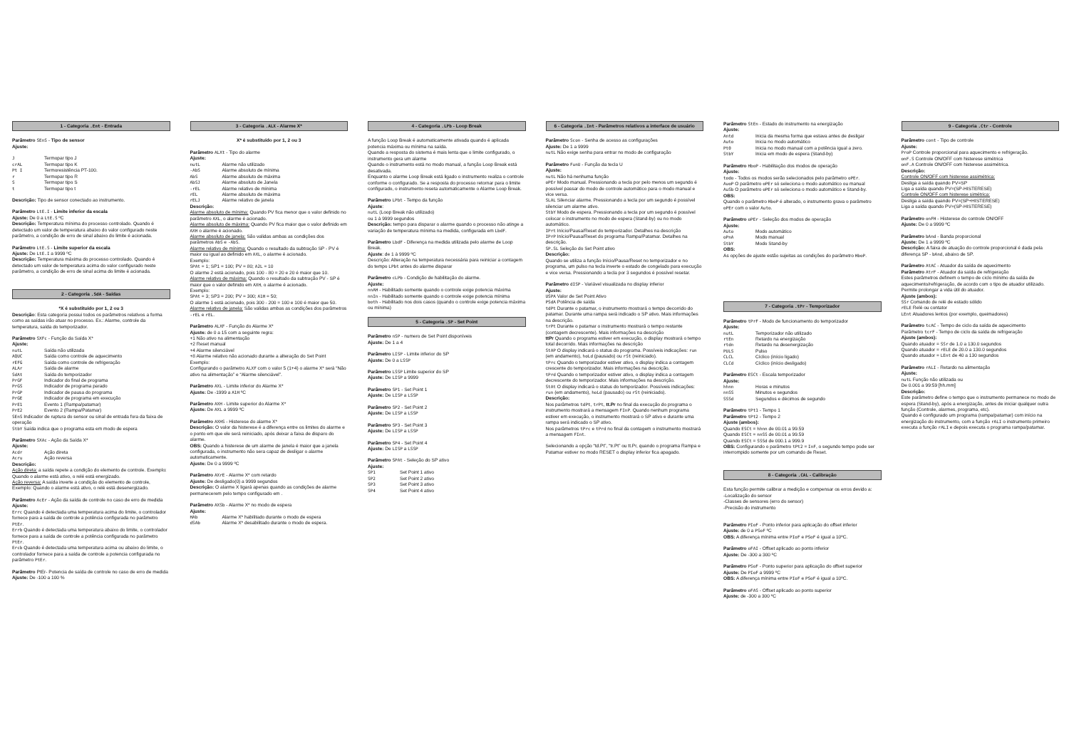1 - Categoria .Ent - Entrada
Parâmetro SEnS - Tipo de sensor
Ajuste:
J Termopar tipo J
crAL Termopar tipo K
Pt I Termoresistência PT-100.
r Termopar tipo R
S Termopar tipo S
t Termopar tipo t
Descrição: Tipo de sensor conectado ao instrumento.
Parâmetro LtE.I - Limite inferior da escala
Ajuste: De 0 a LtE.S ºC
Descrição: Temperatura mínima do processo controlado. Quando é detectado um valor de temperatura abaixo do valor configurado neste parâmetro, a condição de erro de sinal abaixo do limite é acionada.
Parâmetro LtE.S - Limite superior da escala
Ajuste: De LtE.I a 9999 ºC
Descrição: Temperatura máxima do processo controlado. Quando é detectado um valor de temperatura acima do valor configurado neste parâmetro, a condição de erro de sinal acima do limite é acionada.
2 - Categoria .SdA - Saídas
*X é substituído por 1, 2 ou 3
Descrição: Esta categoria possui todos os parâmetros relativos a forma como as saídas irão atuar no processo. Ex.: Alarme, controle da temperatura, saída do temporizador.
Parâmetro SXFc - Função da Saída X*
Ajuste:
nutL Saída não utilizada
AQUC Saída como controle de aquecimento
rEFG Saída como controle de refrigeração
ALAr Saída de alarme
SdAt Saída do temporizador
PrGF Indicador do final de programa
PrGS Indicador de programa parado
PrGP Indicador de pausa do programa
PrGE Indicador de programa em execução
PrE1 Evento 1 (Rampa/patamar)
PrE2 Evento 2 (Rampa/Patamar)
SEnS Indicador de ruptura do sensor ou sinal de entrada fora da faixa de operação
StbY Saída indica que o programa esta em modo de espera
Parâmetro SXAc - Ação da Saída X*
Ajuste:
Acdr Ação direta
Acru Ação reversa
Descrição:
Ação direta: a saída repete a condição do elemento de controle. Exemplo: Quando o alarme está ativo, o relé está energizado.
Ação reversa: A saída inverte a condição do elemento de controle, Exemplo: Quando o alarme está ativo, o relé está desenergizado.
Parâmetro AcEr - Ação da saída de controle no caso de erro de medida
Ajuste:
Errc Quando é detectada uma temperatura acima do limite, o controlador fornece para a saída de controle a potência configurada no parâmetro PtEr.
Errb Quando é detectada uma temperatura abaixo do limite, o controlador fornece para a saída de controle a potência configurada no parâmetro PtEr.
Ercb Quando é detectada uma temperatura acima ou abaixo do limite, o controlador fornece para a saída de controle a potencia configurada no parâmetro PtEr.
Parâmetro PtEr- Potencia de saída de controle no caso de erro de medida
Ajuste: De -100 a 100 %
3 - Categoria .ALX - Alarme X*
X* é substituído por 1, 2 ou 3
Parâmetro ALXt - Tipo do alarme
Ajuste:
nutL Alarme não utilizado
-AbS Alarme absoluto de mínima
AbS Alarme absoluto de máxima
AbSJ Alarme absoluto de Janela
-rEL Alarme relativo de mínima
rEL Alarme absoluto de máxima
rELJ Alarme relativo de janela
Descrição:
Alarme absoluto de mínima: Quando PV fica menor que o valor definido no parâmetro AXL, o alarme é acionado.
Alarme absoluto de máxima: Quando PV fica maior que o valor definido em AXH o alarme é acionado.
Alarme absoluto de janela: São validas ambas as condições dos parâmetros AbS e -AbS.
Alarme relativo de mínima: Quando o resultado da subtração SP - PV é maior ou igual ao definido em AXL, o alarme é acionado.
Exemplo:
SPAt = 1; SP1 = 100; PV = 80; A2L = 10
O alarme 2 está acionado, pois 100 - 80 = 20 e 20 é maior que 10.
Alarme relativo de máxima: Quando o resultado da subtração PV - SP é maior que o valor definido em AXH, o alarme é acionado.
Exemplo:
SPAt = 3; SP3 = 200; PV = 300; A1H = 50;
O alarme 1 está acionado, pois 300 - 200 = 100 e 100 é maior que 50.
Alarme relativo de janela: São validas ambas as condições dos parâmetros -rEL e rEL.
Parâmetro ALXF - Função do Alarme X*
Ajuste: de 0 a 15 com a seguinte regra:
+1 Não ativo na alimentação
+2 Reset manual
+4 Alarme silenciável
+8 Alarme relativo não acionado durante a alteração do Set Point
Exemplo:
Configurando o parâmetro ALXF com o valor 5 (1+4) o alarme X* será “Não ativo na alimentação” e “Alarme silenciável”.
Parâmetro AXL - Limite inferior do Alarme X*
Ajuste: De -1999 a A1H ºC
Parâmetro AXH - Limite superior do Alarme X*
Ajuste: De AXL a 9999 ºC
Parâmetro AXHS - Histerese do alarme X*
Descrição: O valor da histerese é a diferença entre os limites do alarme e o ponto em que ele será reiniciado, após deixar a faixa de disparo do alarme.
OBS: Quando a histerese de um alarme de janela é maior que a janela configurada, o instrumento não sera capaz de desligar o alarme automaticamente.
Ajuste: De 0 a 9999 ºC
Parâmetro AXrE - Alarme X* com retardo
Ajuste: De desligado(0) a 9999 segundos
Descrição: O alarme X ligará apenas quando as condições de alarme permanecerem pelo tempo configurado em .
Parâmetro AXSb - Alarme X* no modo de espera
Ajuste:
HAb Alarme X* habilitado durante o modo de espera
dSAb Alarme X* desabilitado durante o modo de espera.
4 - Categoria .LPb - Loop Break
A função Loop Break é automaticamente ativada quando é aplicada potencia máxima ou mínima na saída.
Quando a resposta do sistema é mais lenta que o limite configurado, o instrumento gera um alarme
Quando o instrumento está no modo manual, a função Loop Break está desativada.
Enquanto o alarme Loop Break está ligado o instrumento realiza o controle conforme o configurado. Se a resposta do processo retornar para o limite configurado, o instrumento reseta automaticamente o Alarme Loop Break.
Parâmetro LPbt - Tempo da função
Ajuste:
nutL (Loop Break não utilizado)
ou 1 à 9999 segundos
Descrição: tempo para disparar o alarme quando o processo não atinge a variação de temperatura mínima na medida, configurada em LbdF.
Parâmetro LbdF - Diferença na medida utilizada pelo alarme de Loop Break.
Ajuste: de 1 à 9999 ºC
Descrição: Alteração na temperatura necessária para reiniciar a contagem do tempo LPbt antes do alarme disparar
Parâmetro cLPb - Condição de habilitação do alarme.
Ajuste:
nnAH - Habilitado somente quando o controle exige potencia máxima
nnIn - Habilitado somente quando o controle exige potencia mínima
both - Habilitado nos dois casos (quando o controle exige potencia máxima ou mínima)
5 - Categoria .SP - Set Point
Parâmetro nSP - numero de Set Point disponíveis
Ajuste: De 1 a 4
Parâmetro LISP - Limite inferior do SP
Ajuste: De 0 a LSSP
Parâmetro LSSP Limite superior do SP
Ajuste: De LISP a 9999
Parâmetro SP1 - Set Point 1
Ajuste: De LISP a LSSP
Parâmetro SP2 - Set Point 2
Ajuste: De LISP a LSSP
Parâmetro SP3 - Set Point 3
Ajuste: De LISP a LSSP
Parâmetro SP4 - Set Point 4
Ajuste: De LISP a LSSP
Parâmetro SPAt - Seleção do SP ativo
Ajuste:
SP1 Set Point 1 ativo
SP2 Set Point 2 ativo
SP3 Set Point 3 ativo
SP4 Set Point 4 ativo
6 - Categoria .Int - Parâmetros relativos a interface de usuário
Parâmetro Scon - Senha de acesso as configurações
Ajuste: De 1 a 9999
nutL Não exige senha para entrar no modo de configuração
Parâmetro FunU - Função da tecla U
Ajuste:
nutL Não há nenhuma função
oPEr Modo manual. Pressionando a tecla por pelo menos um segundo é possível passar do modo de controle automático para o modo manual e vice versa.
SLAL Silenciar alarme. Pressionando a tecla por um segundo é possível silenciar um alarme ativo.
StbY Modo de espera. Pressionando a tecla por um segundo é possível colocar o instrumento no modo de espera (Stand-by) ou no modo automático.
IPrt Início/Pausa/Reset do temporizador. Detalhes na descrição
IPrP Início/Pausa/Reset do programa Rampa/Patamar. Detalhes na descrição.
SP.SL Seleção do Set Point ativo
Descrição:
Quando se utiliza a função Início/Pausa/Reset no temporizador e no programa, um pulso na tecla inverte o estado de congelado para execução e vice versa. Pressionando a tecla por 3 segundos é possível resetar.
Parâmetro dISP - Variável visualizada no display inferior
Ajuste:
USPA Valor de Set Point Ativo
PSdA Potência de saída
tdPt Durante o patamar, o instrumento mostrará o tempo decorrido do patamar. Durante uma rampa será indicado o SP ativo. Mais informações na descrição.
trPt Durante o patamar o instrumento mostrará o tempo restante (contagem decrescente). Mais informações na descrição
ttPr Quando o programa estiver em execução, o display mostrará o tempo total decorrido. Mais informações na descrição
StAP O display indicará o status do programa. Possíveis indicações: run (em andamento), hoLd (pausado) ou rSt (reiniciado).
tPrc Quando o temporizador estiver ativo, o display indica a contagem crescente do temporizador. Mais informações na descrição.
tPrd Quando o temporizador estiver ativo, o display indica a contagem decrescente do temporizador. Mais informações na descrição.
StAt O display indicará o status do temporizador. Possíveis indicações: run (em andamento), hoLd (pausado) ou rSt (reiniciado).
Descrição:
Nos parâmetros tdPt, trPt, tt.Pr no final da execução do programa o instrumento mostrará a mensagem FInP. Quando nenhum programa estiver em execução, o instrumento mostrará o SP ativo e durante uma rampa será indicado o SP ativo.
Nos parâmetros tPrc e tPrd no final da contagem o instrumento mostrará a mensagem FInt.
Selecionando a opção “td.Pt”, “tr.Pt” ou tt.Pr, quando o programa Rampa e Patamar estiver no modo RESET o display inferior fica apagado.
Parâmetro StEn - Estado do instrumento na energização
Ajuste:
Antd Inicia da mesma forma que estava antes de desligar
Auto Inicia no modo automático
Pt0 Inicia no modo manual com a potência igual a zero.
StbY Inicia em modo de espera (Stand-by)
Parâmetro HboP - Habilitação dos modos de operação
Ajuste:
todo - Todos os modos serão selecionados pelo parâmetro oPEr.
AuoP O parâmetro oPEr só seleciona o modo automático ou manual
AuSb O parâmetro oPEr só seleciona o modo automático e Stand-by.
OBS:
Quando o parâmetro HboP é alterado, o instrumento grava o parâmetro oPEr com o valor Auto.
Parâmetro oPEr - Seleção dos modos de operação
Ajuste:
Auto Modo automático
oPnA Modo manual
StbY Modo Stand-by
OBS:
As opções de ajuste estão sujeitas as condições do parâmetro HboP.
7 - Categoria .tPr - Temporizador
Parâmetro tPrF - Modo de funcionamento do temporizador
Ajuste:
nutL Temporizador não utilizado
rtEn Retardo na energização
rtdn Retardo na desenergização
PULS Pulso
CLCL Cíclico (início ligado)
CLCd Cíclico (início desligado)
Parâmetro ESCt - Escala temporizador
Ajuste:
hhnn Horas e minutos
nnSS Minutos e segundos
SSSd Segundos e décimos de segundo
Parâmetro tPt1 - Tempo 1
Parâmetro tPt2 - Tempo 2
Ajuste (ambos):
Quando ESCt = hhnn de 00.01 a 99.59
Quando ESCt = nnSS de 00.01 a 99.59
Quando ESCt = SSSd de 000.1 a 999.9
OBS: Configurando o parâmetro tPt2 = InF, o segundo tempo pode ser interrompido somente por um comando de Reset.
8 - Categoria .CAL - Calibração
Esta função permite calibrar a medição e compensar os erros devido a:
-Localização do sensor
-Classes de sensores (erro do sensor)
-Precisão do instrumento
Parâmetro PIoF - Ponto inferior para aplicação do offset inferior
Ajuste: de 0 a PSoF ºC
OBS: A diferença mínima entre PIoF e PSoF é igual a 10ºC.
Parâmetro oFAI - Offset aplicado ao ponto inferior
Ajuste: De -300 a 300 ºC
Parâmetro PSoF - Ponto superior para aplicação do offset superior
Ajuste: De PIoF a 9999 ºC
OBS: A diferença mínima entre PIoF e PSoF é igual a 10ºC.
Parâmetro oFAS - Offset aplicado ao ponto superior
Ajuste: de -300 a 300 ºC
9 - Categoria .Ctr - Controle
Parâmetro cont - Tipo de controle
Ajuste:
ProP Controle proporcional para aquecimento e refrigeração.
onF.S Controle ON/OFF com histerese simétrica
onF.A Controle ON/OFF com histerese assimétrica.
Descrição:
Controle ON/OFF com histerese assimétrica:
Desliga a saída quando PV=SP
Liga a saída quando PV=(SP-HISTERESE)
Controle ON/OFF com histerese simétrica:
Desliga a saída quando PV=(SP+HISTERESE)
Liga a saída quando PV=(SP-HISTERESE)
Parâmetro onFH - Histerese do controle ON/OFF
Ajuste: De 0 a 9999 ºC
Parâmetro bAnd - Banda proporcional
Ajuste: De 1 a 9999 ºC
Descrição: A faixa de atuação do controle proporcional é dada pela diferença SP - bAnd, abaixo de SP.
Parâmetro AtAC - Atuador da saída de aquecimento
Parâmetro AtrF - Atuador da saída de refrigeração
Estes parâmetros definem o tempo de ciclo mínimo da saída de aquecimento/refrigeração, de acordo com o tipo de atuador utilizado. Permite prolongar a vida útil do atuador.
Ajuste (ambos):
SSr Comando de relé de estado sólido
rELE Relé ou contator
LEnt Atuadores lentos (por exemplo, queimadores)
Parâmetro tcAC - Tempo de ciclo da saída de aquecimento
Parâmetro tcrF - Tempo de ciclo da saída de refrigeração
Ajuste (ambos):
Quando atuador = SSr de 1.0 a 130.0 segundos
Quando atuador = rELE de 20.0 a 130.0 segundos
Quando atuador = LEnt de 40 a 130 segundos
Parâmetro rALI - Retardo na alimentação
Ajuste:
nutL Função não utilizada ou
De 0.001 a 99:59 [hh.mm]
Descrição:
Este parâmetro define o tempo que o instrumento permanece no modo de espera (Stand-by), após a energização, antes de iniciar qualquer outra função (Controle, alarmes, programa, etc).
Quando é configurado um programa (rampa/patamar) com início na energização do instrumento, com a função rALI o instrumento primeiro executa a função rALI e depois executa o programa rampa/patamar.